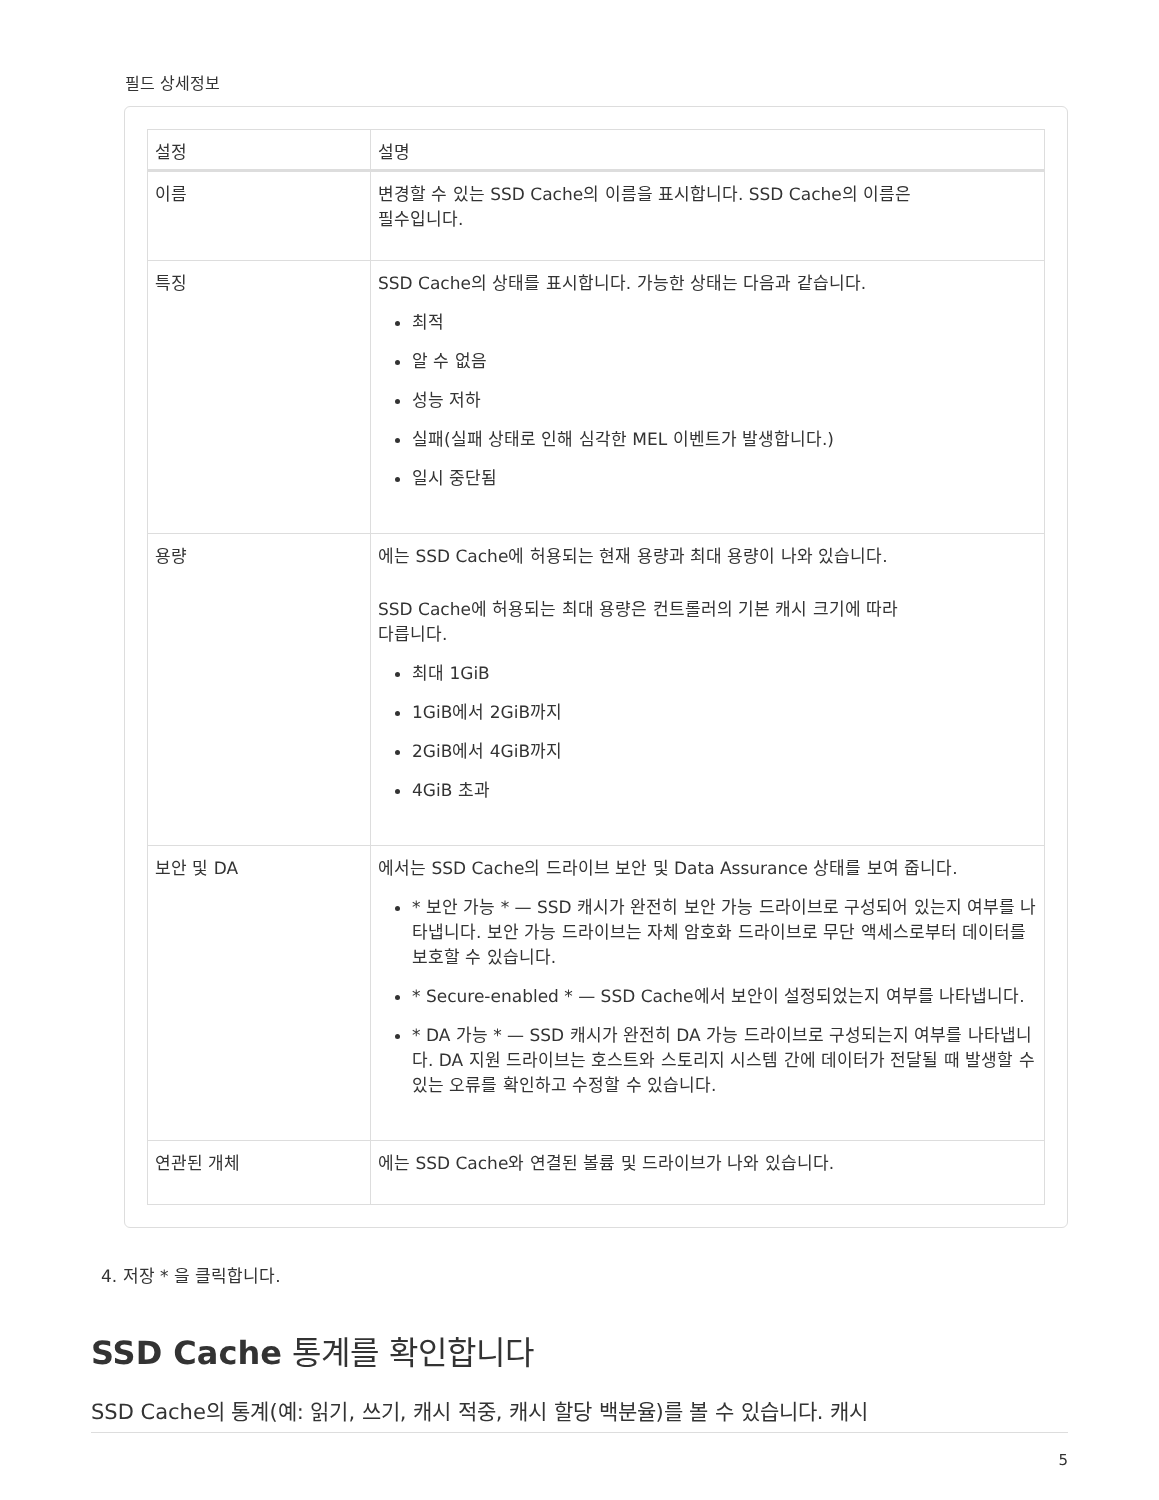필드 상세정보
| 설정 | 설명 |
| --- | --- |
| 이름 | 변경할 수 있는 SSD Cache의 이름을 표시합니다. SSD Cache의 이름은 필수입니다. |
| 특징 | SSD Cache의 상태를 표시합니다. 가능한 상태는 다음과 같습니다. 최적 알 수 없음 성능 저하 실패(실패 상태로 인해 심각한 MEL 이벤트가 발생합니다.) 일시 중단됨 |
| 용량 | 에는 SSD Cache에 허용되는 현재 용량과 최대 용량이 나와 있습니다. SSD Cache에 허용되는 최대 용량은 컨트롤러의 기본 캐시 크기에 따라 다릅니다. 최대 1GiB 1GiB에서 2GiB까지 2GiB에서 4GiB까지 4GiB 초과 |
| 보안 및 DA | 에서는 SSD Cache의 드라이브 보안 및 Data Assurance 상태를 보여 줍니다. * 보안 가능 * — SSD 캐시가 완전히 보안 가능 드라이브로 구성되어 있는지 여부를 나타냅니다. 보안 가능 드라이브는 자체 암호화 드라이브로 무단 액세스로부터 데이터를 보호할 수 있습니다. * Secure-enabled * — SSD Cache에서 보안이 설정되었는지 여부를 나타냅니다. * DA 가능 * — SSD 캐시가 완전히 DA 가능 드라이브로 구성되는지 여부를 나타냅니다. DA 지원 드라이브는 호스트와 스토리지 시스템 간에 데이터가 전달될 때 발생할 수 있는 오류를 확인하고 수정할 수 있습니다. |
| 연관된 개체 | 에는 SSD Cache와 연결된 볼륨 및 드라이브가 나와 있습니다. |
4. 저장 * 을 클릭합니다.
SSD Cache 통계를 확인합니다
SSD Cache의 통계(예: 읽기, 쓰기, 캐시 적중, 캐시 할당 백분율)를 볼 수 있습니다. 캐시
5